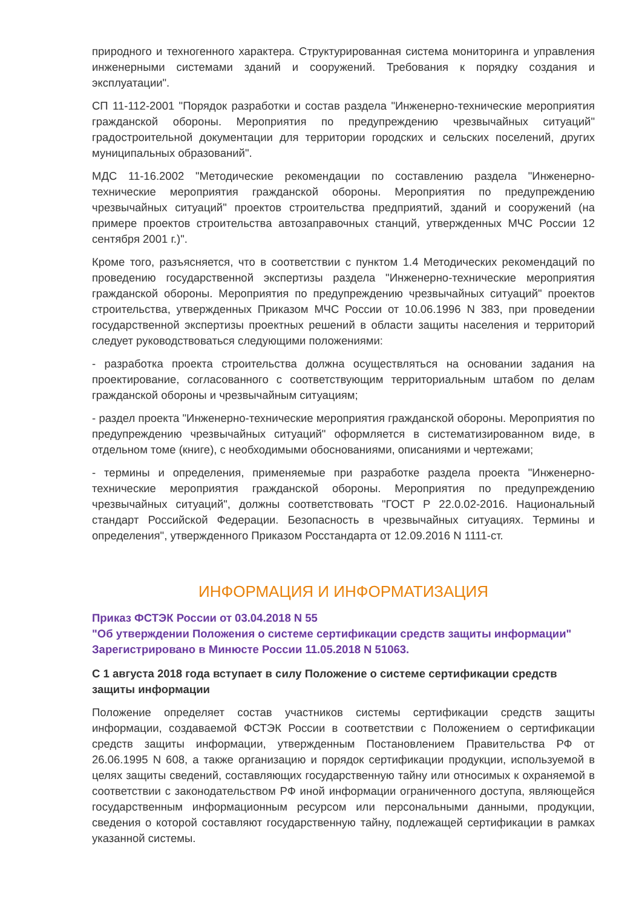природного и техногенного характера. Структурированная система мониторинга и управления инженерными системами зданий и сооружений. Требования к порядку создания и эксплуатации".
СП 11-112-2001 "Порядок разработки и состав раздела "Инженерно-технические мероприятия гражданской обороны. Мероприятия по предупреждению чрезвычайных ситуаций" градостроительной документации для территории городских и сельских поселений, других муниципальных образований".
МДС 11-16.2002 "Методические рекомендации по составлению раздела "Инженерно-технические мероприятия гражданской обороны. Мероприятия по предупреждению чрезвычайных ситуаций" проектов строительства предприятий, зданий и сооружений (на примере проектов строительства автозаправочных станций, утвержденных МЧС России 12 сентября 2001 г.)".
Кроме того, разъясняется, что в соответствии с пунктом 1.4 Методических рекомендаций по проведению государственной экспертизы раздела "Инженерно-технические мероприятия гражданской обороны. Мероприятия по предупреждению чрезвычайных ситуаций" проектов строительства, утвержденных Приказом МЧС России от 10.06.1996 N 383, при проведении государственной экспертизы проектных решений в области защиты населения и территорий следует руководствоваться следующими положениями:
- разработка проекта строительства должна осуществляться на основании задания на проектирование, согласованного с соответствующим территориальным штабом по делам гражданской обороны и чрезвычайным ситуациям;
- раздел проекта "Инженерно-технические мероприятия гражданской обороны. Мероприятия по предупреждению чрезвычайных ситуаций" оформляется в систематизированном виде, в отдельном томе (книге), с необходимыми обоснованиями, описаниями и чертежами;
- термины и определения, применяемые при разработке раздела проекта "Инженерно-технические мероприятия гражданской обороны. Мероприятия по предупреждению чрезвычайных ситуаций", должны соответствовать "ГОСТ Р 22.0.02-2016. Национальный стандарт Российской Федерации. Безопасность в чрезвычайных ситуациях. Термины и определения", утвержденного Приказом Росстандарта от 12.09.2016 N 1111-ст.
ИНФОРМАЦИЯ И ИНФОРМАТИЗАЦИЯ
Приказ ФСТЭК России от 03.04.2018 N 55
"Об утверждении Положения о системе сертификации средств защиты информации"
Зарегистрировано в Минюсте России 11.05.2018 N 51063.
С 1 августа 2018 года вступает в силу Положение о системе сертификации средств защиты информации
Положение определяет состав участников системы сертификации средств защиты информации, создаваемой ФСТЭК России в соответствии с Положением о сертификации средств защиты информации, утвержденным Постановлением Правительства РФ от 26.06.1995 N 608, а также организацию и порядок сертификации продукции, используемой в целях защиты сведений, составляющих государственную тайну или относимых к охраняемой в соответствии с законодательством РФ иной информации ограниченного доступа, являющейся государственным информационным ресурсом или персональными данными, продукции, сведения о которой составляют государственную тайну, подлежащей сертификации в рамках указанной системы.